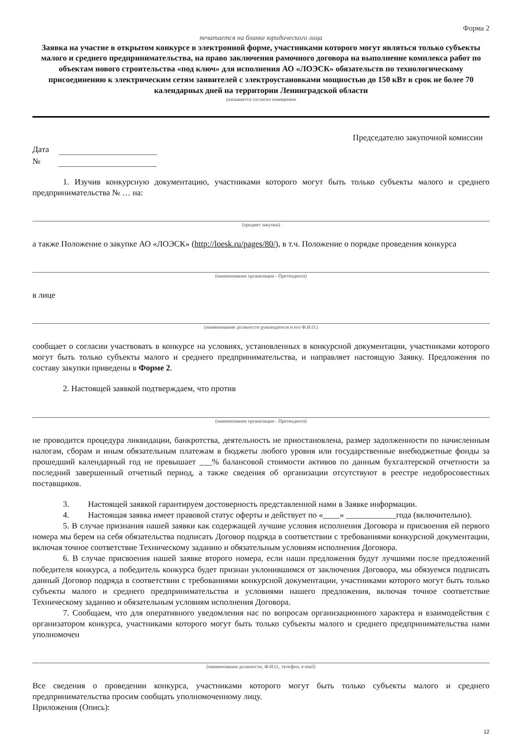Форма 2
печатается на бланке юридического лица
Заявка на участие в открытом конкурсе в электронной форме, участниками которого могут являться только субъекты малого и среднего предпринимательства, на право заключения рамочного договора на выполнение комплекса работ по объектам нового строительства «под ключ» для исполнения АО «ЛОЭСК» обязательств по технологическому присоединению к электрическим сетям заявителей с электроустановками мощностью до 150 кВт в срок не более 70 календарных дней на территории Ленинградской области
указывается согласно извещению
Председателю закупочной комиссии
Дата
№
1. Изучив конкурсную документацию, участниками которого могут быть только субъекты малого и среднего предпринимательства № … на:
(предмет закупки)
а также Положение о закупке АО «ЛОЭСК» (http://loesk.ru/pages/80/), в т.ч. Положение о порядке проведения конкурса
(наименование организации - Претендента)
в лице
(наименование должности руководителя и его Ф.И.О.)
сообщает о согласии участвовать в конкурсе на условиях, установленных в конкурсной документации, участниками которого могут быть только субъекты малого и среднего предпринимательства, и направляет настоящую Заявку. Предложения по составу закупки приведены в Форме 2.
2. Настоящей заявкой подтверждаем, что против
(наименование организации - Претендента)
не проводится процедура ликвидации, банкротства, деятельность не приостановлена, размер задолженности по начисленным налогам, сборам и иным обязательным платежам в бюджеты любого уровня или государственные внебюджетные фонды за прошедший календарный год не превышает ___% балансовой стоимости активов по данным бухгалтерской отчетности за последний завершенный отчетный период, а также сведения об организации отсутствуют в реестре недобросовестных поставщиков.
3. Настоящей заявкой гарантируем достоверность представленной нами в Заявке информации.
4. Настоящая заявка имеет правовой статус оферты и действует по «____» ____________года (включительно).
5. В случае признания нашей заявки как содержащей лучшие условия исполнения Договора и присвоения ей первого номера мы берем на себя обязательства подписать Договор подряда в соответствии с требованиями конкурсной документации, включая точное соответствие Техническому заданию и обязательным условиям исполнения Договора.
6. В случае присвоения нашей заявке второго номера, если наши предложения будут лучшими после предложений победителя конкурса, а победитель конкурса будет признан уклонившимся от заключения Договора, мы обязуемся подписать данный Договор подряда в соответствии с требованиями конкурсной документации, участниками которого могут быть только субъекты малого и среднего предпринимательства и условиями нашего предложения, включая точное соответствие Техническому заданию и обязательным условиям исполнения Договора.
7. Сообщаем, что для оперативного уведомления нас по вопросам организационного характера и взаимодействия с организатором конкурса, участниками которого могут быть только субъекты малого и среднего предпринимательства нами уполномочен
(наименование должности, Ф.И.О., телефон, e-mail)
Все сведения о проведении конкурса, участниками которого могут быть только субъекты малого и среднего предпринимательства просим сообщать уполномоченному лицу.
Приложения (Опись):
12